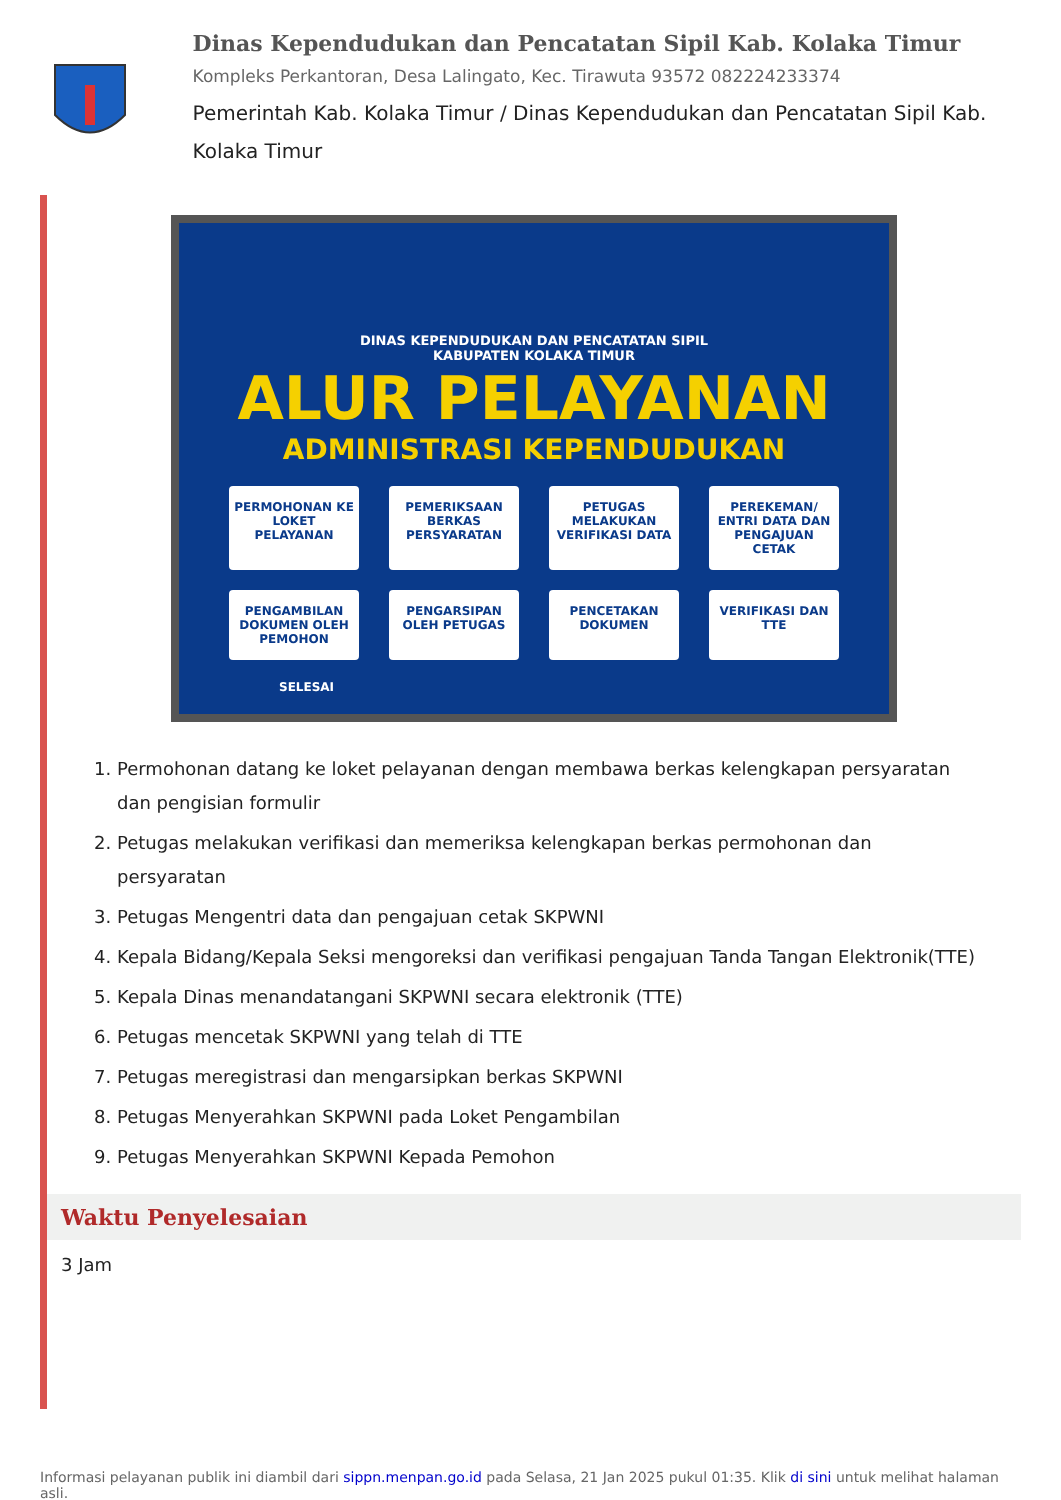Dinas Kependudukan dan Pencatatan Sipil Kab. Kolaka Timur
Kompleks Perkantoran, Desa Lalingato, Kec. Tirawuta 93572 082224233374
Pemerintah Kab. Kolaka Timur / Dinas Kependudukan dan Pencatatan Sipil Kab. Kolaka Timur
DINAS KEPENDUDUKAN DAN PENCATATAN SIPIL
KABUPATEN KOLAKA TIMUR
ALUR PELAYANAN
ADMINISTRASI KEPENDUDUKAN
PERMOHONAN KE LOKET PELAYANAN
PEMERIKSAAN BERKAS PERSYARATAN
PETUGAS MELAKUKAN VERIFIKASI DATA
PEREKEMAN/ ENTRI DATA DAN PENGAJUAN CETAK
PENGAMBILAN DOKUMEN OLEH PEMOHON
PENGARSIPAN OLEH PETUGAS
PENCETAKAN DOKUMEN
VERIFIKASI DAN TTE
SELESAI
1. Permohonan datang ke loket pelayanan dengan membawa berkas kelengkapan persyaratan dan pengisian formulir
2. Petugas melakukan verifikasi dan memeriksa kelengkapan berkas permohonan dan persyaratan
3. Petugas Mengentri data dan pengajuan cetak SKPWNI
4. Kepala Bidang/Kepala Seksi mengoreksi dan verifikasi pengajuan Tanda Tangan Elektronik(TTE)
5. Kepala Dinas menandatangani SKPWNI secara elektronik (TTE)
6. Petugas mencetak SKPWNI yang telah di TTE
7. Petugas meregistrasi dan mengarsipkan berkas SKPWNI
8. Petugas Menyerahkan SKPWNI pada Loket Pengambilan
9. Petugas Menyerahkan SKPWNI Kepada Pemohon
Waktu Penyelesaian
3 Jam
Informasi pelayanan publik ini diambil dari sippn.menpan.go.id pada Selasa, 21 Jan 2025 pukul 01:35. Klik di sini untuk melihat halaman asli.